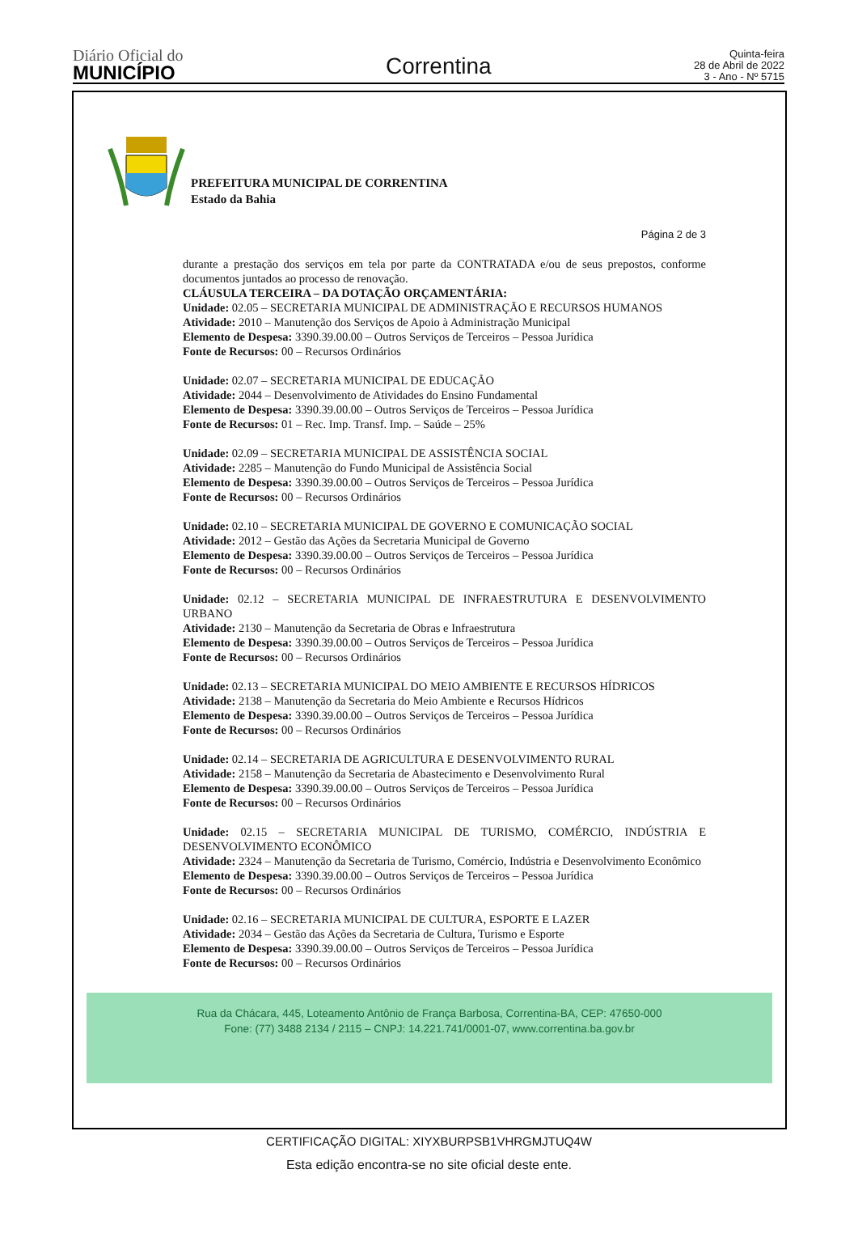Diário Oficial do
MUNICÍPIO
Correntina
Quinta-feira
28 de Abril de 2022
3 - Ano - Nº 5715
PREFEITURA MUNICIPAL DE CORRENTINA
Estado da Bahia
Página 2 de 3
durante a prestação dos serviços em tela por parte da CONTRATADA e/ou de seus prepostos, conforme documentos juntados ao processo de renovação.
CLÁUSULA TERCEIRA – DA DOTAÇÃO ORÇAMENTÁRIA:
Unidade: 02.05 – SECRETARIA MUNICIPAL DE ADMINISTRAÇÃO E RECURSOS HUMANOS
Atividade: 2010 – Manutenção dos Serviços de Apoio à Administração Municipal
Elemento de Despesa: 3390.39.00.00 – Outros Serviços de Terceiros – Pessoa Jurídica
Fonte de Recursos: 00 – Recursos Ordinários
Unidade: 02.07 – SECRETARIA MUNICIPAL DE EDUCAÇÃO
Atividade: 2044 – Desenvolvimento de Atividades do Ensino Fundamental
Elemento de Despesa: 3390.39.00.00 – Outros Serviços de Terceiros – Pessoa Jurídica
Fonte de Recursos: 01 – Rec. Imp. Transf. Imp. – Saúde – 25%
Unidade: 02.09 – SECRETARIA MUNICIPAL DE ASSISTÊNCIA SOCIAL
Atividade: 2285 – Manutenção do Fundo Municipal de Assistência Social
Elemento de Despesa: 3390.39.00.00 – Outros Serviços de Terceiros – Pessoa Jurídica
Fonte de Recursos: 00 – Recursos Ordinários
Unidade: 02.10 – SECRETARIA MUNICIPAL DE GOVERNO E COMUNICAÇÃO SOCIAL
Atividade: 2012 – Gestão das Ações da Secretaria Municipal de Governo
Elemento de Despesa: 3390.39.00.00 – Outros Serviços de Terceiros – Pessoa Jurídica
Fonte de Recursos: 00 – Recursos Ordinários
Unidade: 02.12 – SECRETARIA MUNICIPAL DE INFRAESTRUTURA E DESENVOLVIMENTO URBANO
Atividade: 2130 – Manutenção da Secretaria de Obras e Infraestrutura
Elemento de Despesa: 3390.39.00.00 – Outros Serviços de Terceiros – Pessoa Jurídica
Fonte de Recursos: 00 – Recursos Ordinários
Unidade: 02.13 – SECRETARIA MUNICIPAL DO MEIO AMBIENTE E RECURSOS HÍDRICOS
Atividade: 2138 – Manutenção da Secretaria do Meio Ambiente e Recursos Hídricos
Elemento de Despesa: 3390.39.00.00 – Outros Serviços de Terceiros – Pessoa Jurídica
Fonte de Recursos: 00 – Recursos Ordinários
Unidade: 02.14 – SECRETARIA DE AGRICULTURA E DESENVOLVIMENTO RURAL
Atividade: 2158 – Manutenção da Secretaria de Abastecimento e Desenvolvimento Rural
Elemento de Despesa: 3390.39.00.00 – Outros Serviços de Terceiros – Pessoa Jurídica
Fonte de Recursos: 00 – Recursos Ordinários
Unidade: 02.15 – SECRETARIA MUNICIPAL DE TURISMO, COMÉRCIO, INDÚSTRIA E DESENVOLVIMENTO ECONÔMICO
Atividade: 2324 – Manutenção da Secretaria de Turismo, Comércio, Indústria e Desenvolvimento Econômico
Elemento de Despesa: 3390.39.00.00 – Outros Serviços de Terceiros – Pessoa Jurídica
Fonte de Recursos: 00 – Recursos Ordinários
Unidade: 02.16 – SECRETARIA MUNICIPAL DE CULTURA, ESPORTE E LAZER
Atividade: 2034 – Gestão das Ações da Secretaria de Cultura, Turismo e Esporte
Elemento de Despesa: 3390.39.00.00 – Outros Serviços de Terceiros – Pessoa Jurídica
Fonte de Recursos: 00 – Recursos Ordinários
Rua da Chácara, 445, Loteamento Antônio de França Barbosa, Correntina-BA, CEP: 47650-000
Fone: (77) 3488 2134 / 2115 – CNPJ: 14.221.741/0001-07, www.correntina.ba.gov.br
CERTIFICAÇÃO DIGITAL: XIYXBURPSB1VHRGMJTUQ4W
Esta edição encontra-se no site oficial deste ente.